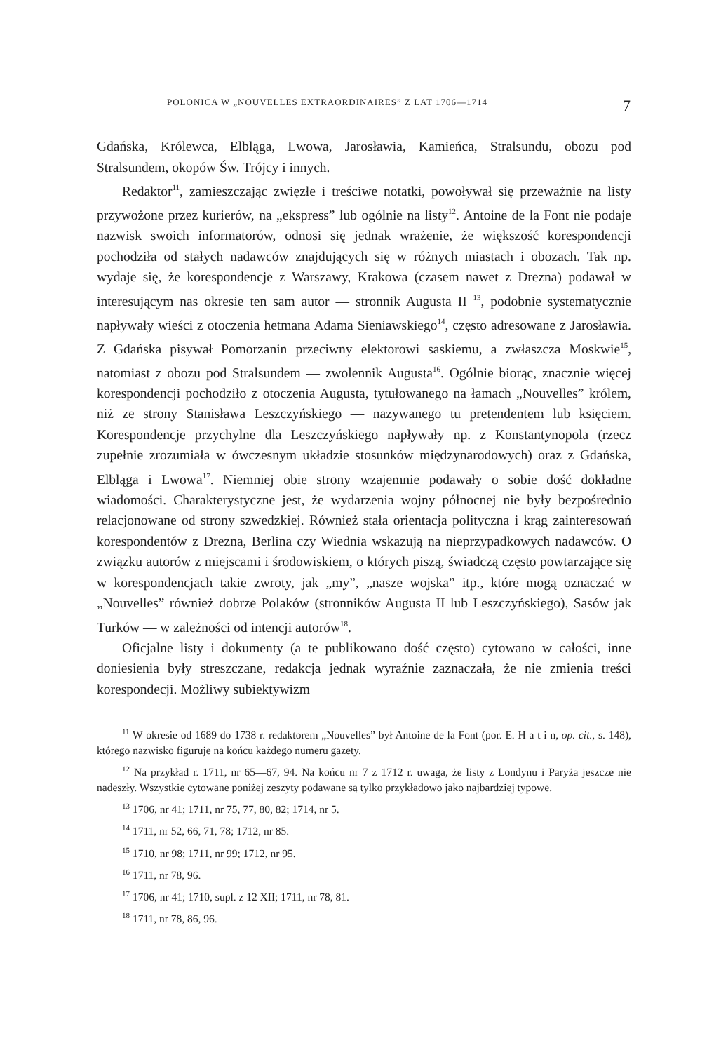POLONICA W „NOUVELLES EXTRAORDINAIRES” Z LAT 1706—1714 7
Gdańska, Królewca, Elbląga, Lwowa, Jarosławia, Kamieńca, Stralsundu, obozu pod Stralsundem, okopów Św. Trójcy i innych.
Redaktor<sup>11</sup>, zamieszczając zwięzłe i treściwe notatki, powoływał się przeważnie na listy przywożone przez kurierów, na „ekspress” lub ogólnie na listy<sup>12</sup>. Antoine de la Font nie podaje nazwisk swoich informatorów, odnosi się jednak wrażenie, że większość korespondencji pochodziła od stałych nadawców znajdujących się w różnych miastach i obozach. Tak np. wydaje się, że korespondencje z Warszawy, Krakowa (czasem nawet z Drezna) podawał w interesującym nas okresie ten sam autor — stronnik Augusta II <sup>13</sup>, podobnie systematycznie napływały wieści z otoczenia hetmana Adama Sieniawskiego<sup>14</sup>, często adresowane z Jarosławia. Z Gdańska pisywał Pomorzanin przeciwny elektorowi saskiemu, a zwłaszcza Moskwie<sup>15</sup>, natomiast z obozu pod Stralsundem — zwolennik Augusta<sup>16</sup>. Ogólnie biorąc, znacznie więcej korespondencji pochodziło z otoczenia Augusta, tytułowanego na łamach „Nouvelles” królem, niż ze strony Stanisława Leszczyńskiego — nazywanego tu pretendentem lub księciem. Korespondencje przychylne dla Leszczyńskiego napływały np. z Konstantynopola (rzecz zupełnie zrozumiała w ówczesnym układzie stosunków międzynarodowych) oraz z Gdańska, Elbląga i Lwowa<sup>17</sup>. Niemniej obie strony wzajemnie podawały o sobie dość dokładne wiadomości. Charakterystyczne jest, że wydarzenia wojny północnej nie były bezpośrednio relacjonowane od strony szwedzkiej. Również stała orientacja polityczna i krąg zainteresowań korespondentów z Drezna, Berlina czy Wiednia wskazują na nieprzypadkowych nadawców. O związku autorów z miejscami i środowiskiem, o których piszą, świadczą często powtarzające się w korespondencjach takie zwroty, jak „my”, „nasze wojska” itp., które mogą oznaczać w „Nouvelles” również dobrze Polaków (stronników Augusta II lub Leszczyńskiego), Sasów jak Turków — w zależności od intencji autorów<sup>18</sup>.
Oficjalne listy i dokumenty (a te publikowano dość często) cytowano w całości, inne doniesienia były streszczane, redakcja jednak wyraźnie zaznaczała, że nie zmienia treści korespondecji. Możliwy subiektywizm
<sup>11</sup> W okresie od 1689 do 1738 r. redaktorem „Nouvelles” był Antoine de la Font (por. E. H a t i n, op. cit., s. 148), którego nazwisko figuruje na końcu każdego numeru gazety.
<sup>12</sup> Na przykład r. 1711, nr 65—67, 94. Na końcu nr 7 z 1712 r. uwaga, że listy z Londynu i Paryża jeszcze nie nadeszły. Wszystkie cytowane poniżej zeszyty podawane są tylko przykładowo jako najbardziej typowe.
<sup>13</sup> 1706, nr 41; 1711, nr 75, 77, 80, 82; 1714, nr 5.
<sup>14</sup> 1711, nr 52, 66, 71, 78; 1712, nr 85.
<sup>15</sup> 1710, nr 98; 1711, nr 99; 1712, nr 95.
<sup>16</sup> 1711, nr 78, 96.
<sup>17</sup> 1706, nr 41; 1710, supl. z 12 XII; 1711, nr 78, 81.
<sup>18</sup> 1711, nr 78, 86, 96.